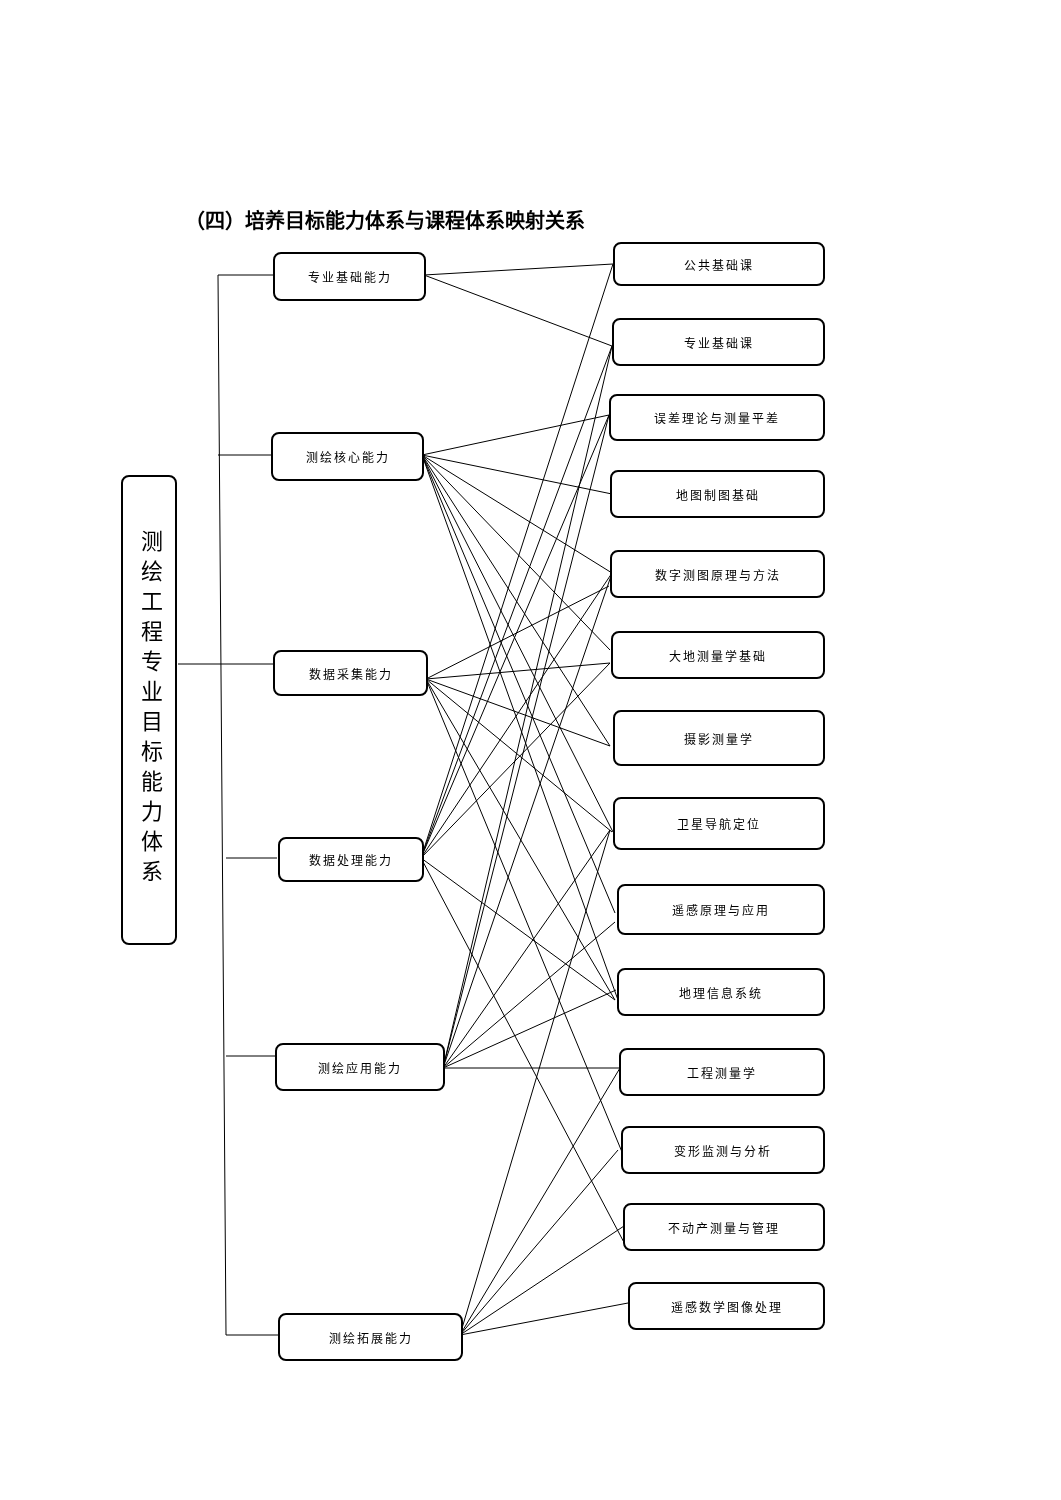（四）培养目标能力体系与课程体系映射关系
测绘工程专业目标能力体系
专业基础能力
测绘核心能力
数据采集能力
数据处理能力
测绘应用能力
测绘拓展能力
公共基础课
专业基础课
误差理论与测量平差
地图制图基础
数字测图原理与方法
大地测量学基础
摄影测量学
卫星导航定位
遥感原理与应用
地理信息系统
工程测量学
变形监测与分析
不动产测量与管理
遥感数学图像处理